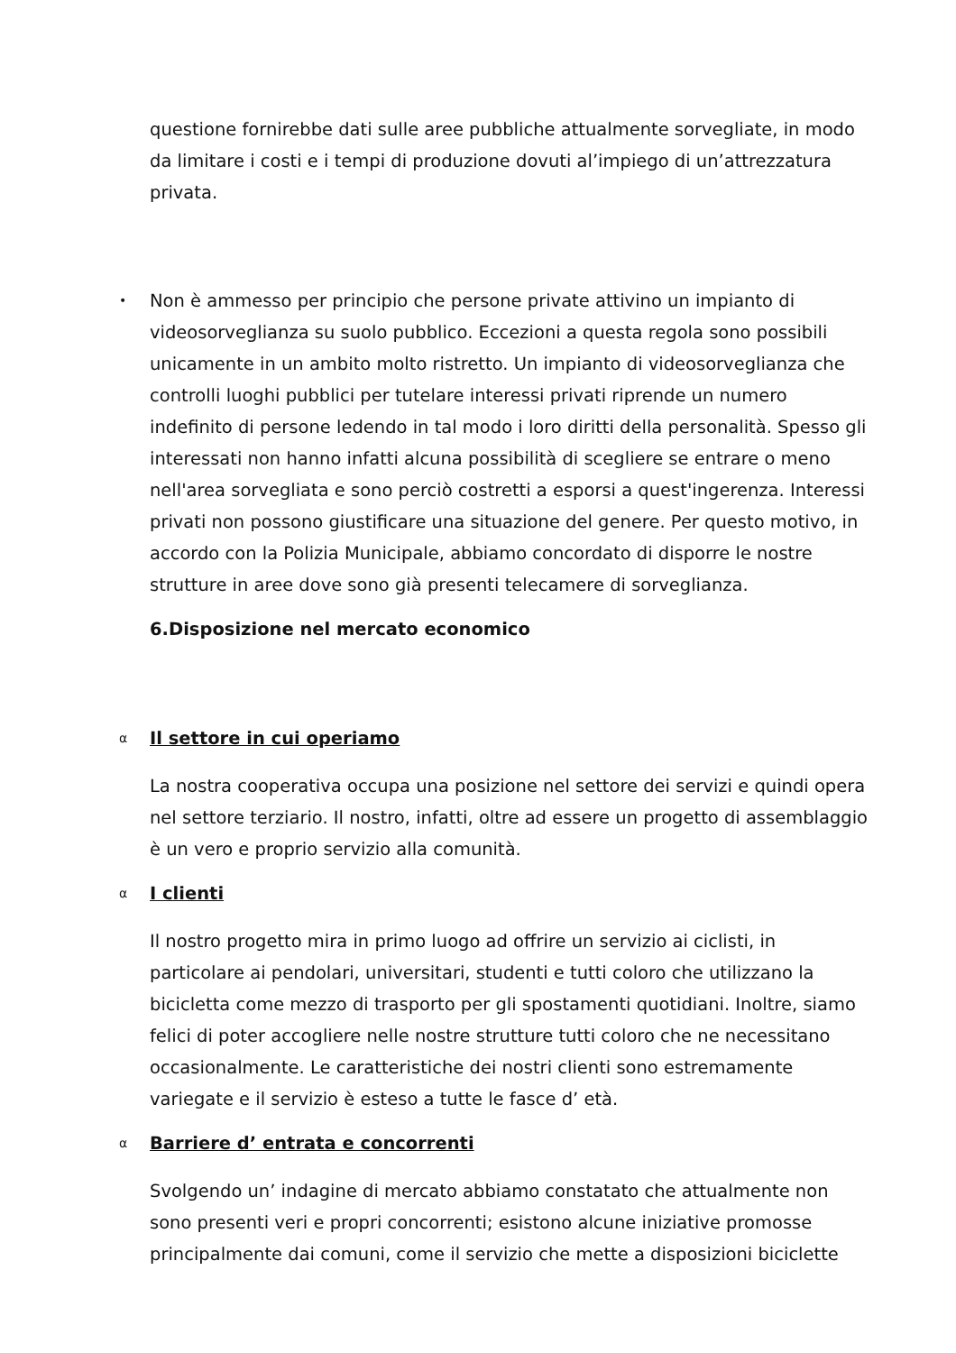questione fornirebbe dati sulle aree pubbliche attualmente sorvegliate, in modo da limitare i costi e i tempi di produzione dovuti al’impiego di un’attrezzatura privata.
•
Non è ammesso per principio che persone private attivino un impianto di videosorveglianza su suolo pubblico. Eccezioni a questa regola sono possibili unicamente in un ambito molto ristretto. Un impianto di videosorveglianza che controlli luoghi pubblici per tutelare interessi privati riprende un numero indefinito di persone ledendo in tal modo i loro diritti della personalità. Spesso gli interessati non hanno infatti alcuna possibilità di scegliere se entrare o meno nell'area sorvegliata e sono perciò costretti a esporsi a quest'ingerenza. Interessi privati non possono giustificare una situazione del genere. Per questo motivo, in accordo con la Polizia Municipale, abbiamo concordato di disporre le nostre strutture in aree dove sono già presenti telecamere di sorveglianza.
6.Disposizione nel mercato economico
α
Il settore in cui operiamo
La nostra cooperativa occupa una posizione nel settore dei servizi e quindi opera nel settore terziario. Il nostro, infatti, oltre ad essere un progetto di assemblaggio è un vero e proprio servizio alla comunità.
α
I clienti
Il nostro progetto mira in primo luogo ad offrire un servizio ai ciclisti, in particolare ai pendolari, universitari, studenti e tutti coloro che utilizzano la bicicletta come mezzo di trasporto per gli spostamenti quotidiani. Inoltre, siamo felici di poter accogliere nelle nostre strutture tutti coloro che ne necessitano occasionalmente. Le caratteristiche dei nostri clienti sono estremamente variegate e il servizio è esteso a tutte le fasce d’ età.
α
Barriere d’ entrata e concorrenti
Svolgendo un’ indagine di mercato abbiamo constatato che attualmente non sono presenti veri e propri concorrenti; esistono alcune iniziative promosse principalmente dai comuni, come il servizio che mette a disposizioni biciclette